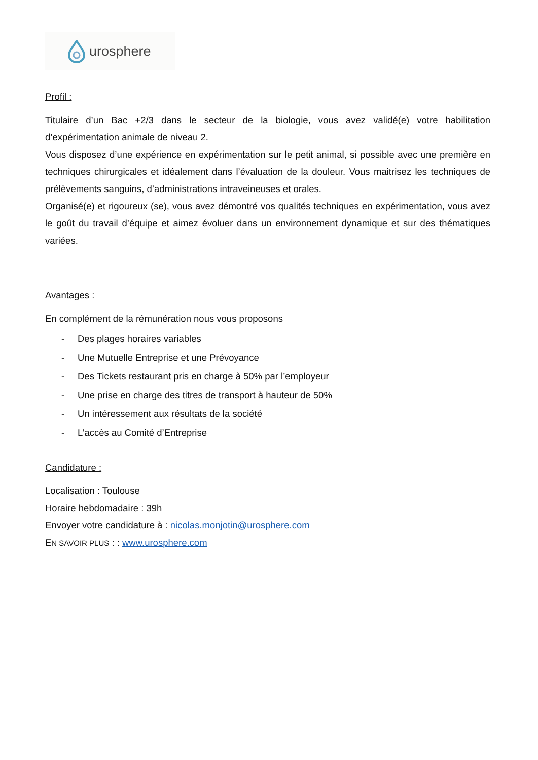urosphere
Profil :
Titulaire d’un Bac +2/3 dans le secteur de la biologie, vous avez validé(e) votre habilitation d’expérimentation animale de niveau 2.
Vous disposez d’une expérience en expérimentation sur le petit animal, si possible avec une première en techniques chirurgicales et idéalement dans l’évaluation de la douleur. Vous maitrisez les techniques de prélèvements sanguins, d’administrations intraveineuses et orales.
Organisé(e) et rigoureux (se), vous avez démontré vos qualités techniques en expérimentation, vous avez le goût du travail d’équipe et aimez évoluer dans un environnement dynamique et sur des thématiques variées.
Avantages :
En complément de la rémunération nous vous proposons
- Des plages horaires variables
- Une Mutuelle Entreprise et une Prévoyance
- Des Tickets restaurant pris en charge à 50% par l’employeur
- Une prise en charge des titres de transport à hauteur de 50%
- Un intéressement aux résultats de la société
- L’accès au Comité d’Entreprise
Candidature :
Localisation : Toulouse
Horaire hebdomadaire : 39h
Envoyer votre candidature à : nicolas.monjotin@urosphere.com
EN SAVOIR PLUS : : www.urosphere.com